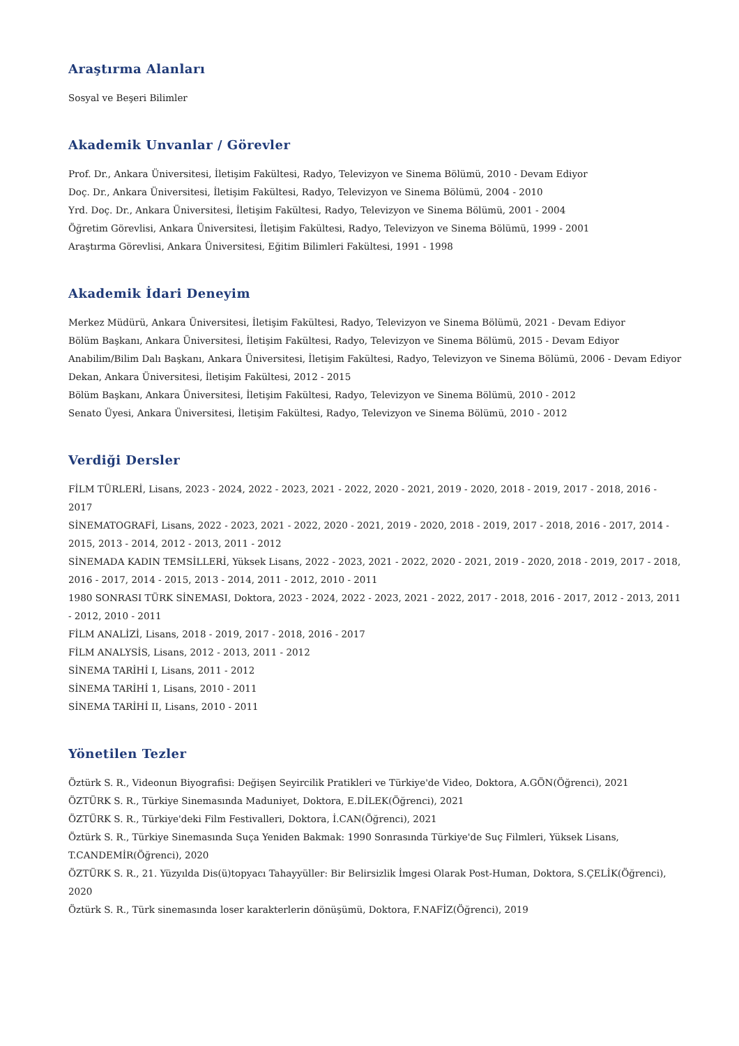Araştırma Alanları
Sosyal ve Beşeri Bilimler
Akademik Unvanlar / Görevler
Prof. Dr., Ankara Üniversitesi, İletişim Fakültesi, Radyo, Televizyon ve Sinema Bölümü, 2010 - Devam Ediyor
Doç. Dr., Ankara Üniversitesi, İletişim Fakültesi, Radyo, Televizyon ve Sinema Bölümü, 2004 - 2010
Yrd. Doç. Dr., Ankara Üniversitesi, İletişim Fakültesi, Radyo, Televizyon ve Sinema Bölümü, 2001 - 2004
Öğretim Görevlisi, Ankara Üniversitesi, İletişim Fakültesi, Radyo, Televizyon ve Sinema Bölümü, 1999 - 2001
Araştırma Görevlisi, Ankara Üniversitesi, Eğitim Bilimleri Fakültesi, 1991 - 1998
Akademik İdari Deneyim
Merkez Müdürü, Ankara Üniversitesi, İletişim Fakültesi, Radyo, Televizyon ve Sinema Bölümü, 2021 - Devam Ediyor
Bölüm Başkanı, Ankara Üniversitesi, İletişim Fakültesi, Radyo, Televizyon ve Sinema Bölümü, 2015 - Devam Ediyor
Anabilim/Bilim Dalı Başkanı, Ankara Üniversitesi, İletişim Fakültesi, Radyo, Televizyon ve Sinema Bölümü, 2006 - Devam Ediyor
Dekan, Ankara Üniversitesi, İletişim Fakültesi, 2012 - 2015
Bölüm Başkanı, Ankara Üniversitesi, İletişim Fakültesi, Radyo, Televizyon ve Sinema Bölümü, 2010 - 2012
Senato Üyesi, Ankara Üniversitesi, İletişim Fakültesi, Radyo, Televizyon ve Sinema Bölümü, 2010 - 2012
Verdiği Dersler
FİLM TÜRLERİ, Lisans, 2023 - 2024, 2022 - 2023, 2021 - 2022, 2020 - 2021, 2019 - 2020, 2018 - 2019, 2017 - 2018, 2016 - 2017
SİNEMATOGRAFİ, Lisans, 2022 - 2023, 2021 - 2022, 2020 - 2021, 2019 - 2020, 2018 - 2019, 2017 - 2018, 2016 - 2017, 2014 - 2015, 2013 - 2014, 2012 - 2013, 2011 - 2012
SİNEMADA KADIN TEMSİLLERİ, Yüksek Lisans, 2022 - 2023, 2021 - 2022, 2020 - 2021, 2019 - 2020, 2018 - 2019, 2017 - 2018, 2016 - 2017, 2014 - 2015, 2013 - 2014, 2011 - 2012, 2010 - 2011
1980 SONRASI TÜRK SİNEMASI, Doktora, 2023 - 2024, 2022 - 2023, 2021 - 2022, 2017 - 2018, 2016 - 2017, 2012 - 2013, 2011 - 2012, 2010 - 2011
FİLM ANALİZİ, Lisans, 2018 - 2019, 2017 - 2018, 2016 - 2017
FİLM ANALYSİS, Lisans, 2012 - 2013, 2011 - 2012
SİNEMA TARİHİ I, Lisans, 2011 - 2012
SİNEMA TARİHİ 1, Lisans, 2010 - 2011
SİNEMA TARİHİ II, Lisans, 2010 - 2011
Yönetilen Tezler
Öztürk S. R., Videonun Biyografisi: Değişen Seyircilik Pratikleri ve Türkiye'de Video, Doktora, A.GÖN(Öğrenci), 2021
ÖZTÜRK S. R., Türkiye Sinemasında Maduniyet, Doktora, E.DİLEK(Öğrenci), 2021
ÖZTÜRK S. R., Türkiye'deki Film Festivalleri, Doktora, İ.CAN(Öğrenci), 2021
Öztürk S. R., Türkiye Sinemasında Suça Yeniden Bakmak: 1990 Sonrasında Türkiye'de Suç Filmleri, Yüksek Lisans, T.CANDEMİR(Öğrenci), 2020
ÖZTÜRK S. R., 21. Yüzyılda Dis(ü)topyacı Tahayyüller: Bir Belirsizlik İmgesi Olarak Post-Human, Doktora, S.ÇELİK(Öğrenci), 2020
Öztürk S. R., Türk sinemasında loser karakterlerin dönüşümü, Doktora, F.NAFİZ(Öğrenci), 2019